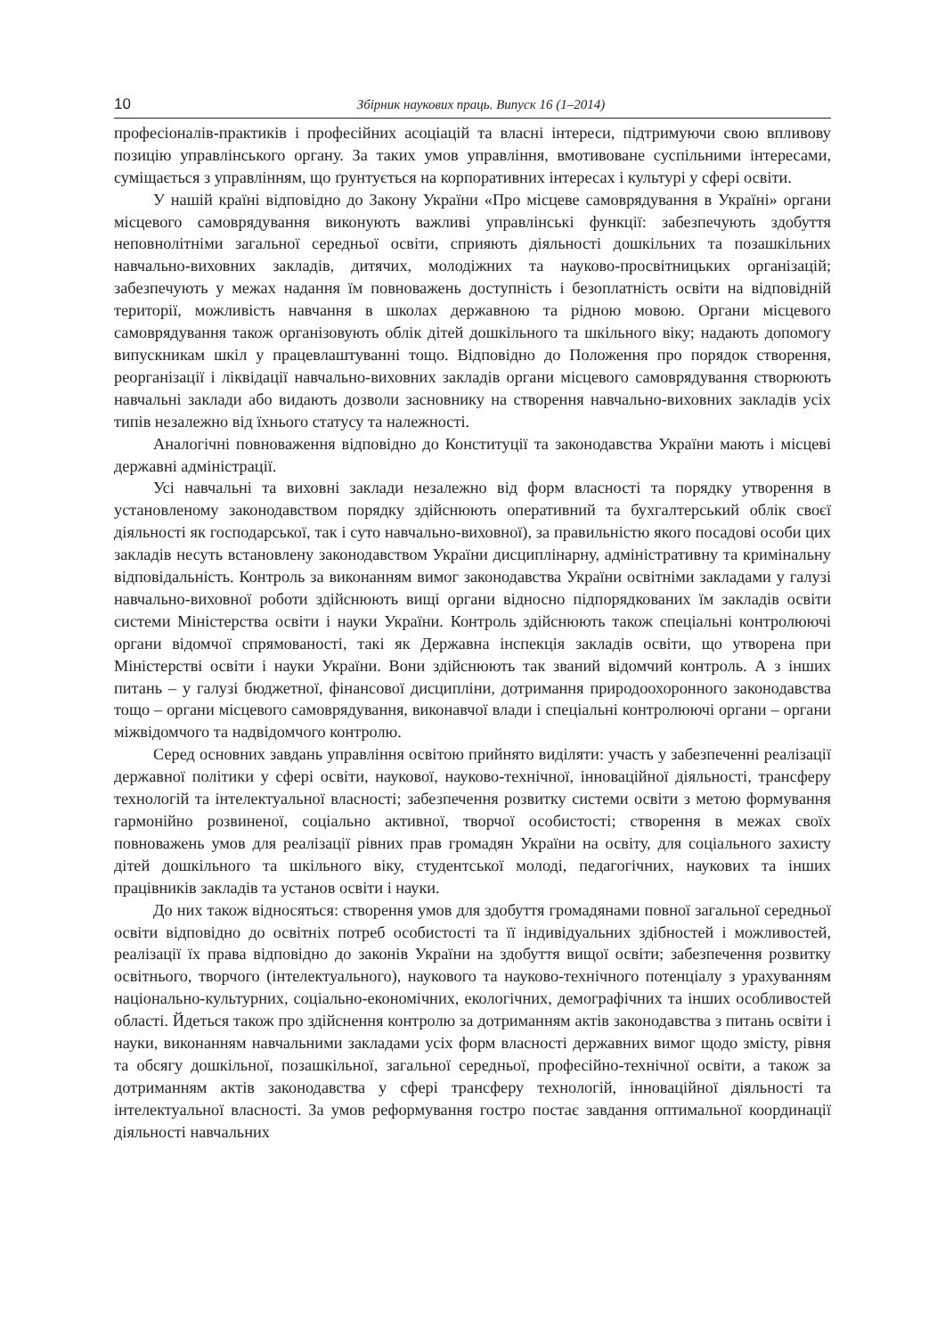10 Збірник наукових праць. Випуск 16 (1–2014)
професіоналів-практиків і професійних асоціацій та власні інтереси, підтримуючи свою впливову позицію управлінського органу. За таких умов управління, вмотивоване суспільними інтересами, суміщається з управлінням, що ґрунтується на корпоративних інтересах і культурі у сфері освіти.
У нашій країні відповідно до Закону України «Про місцеве самоврядування в Україні» органи місцевого самоврядування виконують важливі управлінські функції: забезпечують здобуття неповнолітніми загальної середньої освіти, сприяють діяльності дошкільних та позашкільних навчально-виховних закладів, дитячих, молодіжних та науково-просвітницьких організацій; забезпечують у межах надання їм повноважень доступність і безоплатність освіти на відповідній території, можливість навчання в школах державною та рідною мовою. Органи місцевого самоврядування також організовують облік дітей дошкільного та шкільного віку; надають допомогу випускникам шкіл у працевлаштуванні тощо. Відповідно до Положення про порядок створення, реорганізації і ліквідації навчально-виховних закладів органи місцевого самоврядування створюють навчальні заклади або видають дозволи засновнику на створення навчально-виховних закладів усіх типів незалежно від їхнього статусу та належності.
Аналогічні повноваження відповідно до Конституції та законодавства України мають і місцеві державні адміністрації.
Усі навчальні та виховні заклади незалежно від форм власності та порядку утворення в установленому законодавством порядку здійснюють оперативний та бухгалтерський облік своєї діяльності як господарської, так і суто навчально-виховної), за правильністю якого посадові особи цих закладів несуть встановлену законодавством України дисциплінарну, адміністративну та кримінальну відповідальність. Контроль за виконанням вимог законодавства України освітніми закладами у галузі навчально-виховної роботи здійснюють вищі органи відносно підпорядкованих їм закладів освіти системи Міністерства освіти і науки України. Контроль здійснюють також спеціальні контролюючі органи відомчої спрямованості, такі як Державна інспекція закладів освіти, що утворена при Міністерстві освіти і науки України. Вони здійснюють так званий відомчий контроль. А з інших питань – у галузі бюджетної, фінансової дисципліни, дотримання природоохоронного законодавства тощо – органи місцевого самоврядування, виконавчої влади і спеціальні контролюючі органи – органи міжвідомчого та надвідомчого контролю.
Серед основних завдань управління освітою прийнято виділяти: участь у забезпеченні реалізації державної політики у сфері освіти, наукової, науково-технічної, інноваційної діяльності, трансферу технологій та інтелектуальної власності; забезпечення розвитку системи освіти з метою формування гармонійно розвиненої, соціально активної, творчої особистості; створення в межах своїх повноважень умов для реалізації рівних прав громадян України на освіту, для соціального захисту дітей дошкільного та шкільного віку, студентської молоді, педагогічних, наукових та інших працівників закладів та установ освіти і науки.
До них також відносяться: створення умов для здобуття громадянами повної загальної середньої освіти відповідно до освітніх потреб особистості та її індивідуальних здібностей і можливостей, реалізації їх права відповідно до законів України на здобуття вищої освіти; забезпечення розвитку освітнього, творчого (інтелектуального), наукового та науково-технічного потенціалу з урахуванням національно-культурних, соціально-економічних, екологічних, демографічних та інших особливостей області. Йдеться також про здійснення контролю за дотриманням актів законодавства з питань освіти і науки, виконанням навчальними закладами усіх форм власності державних вимог щодо змісту, рівня та обсягу дошкільної, позашкільної, загальної середньої, професійно-технічної освіти, а також за дотриманням актів законодавства у сфері трансферу технологій, інноваційної діяльності та інтелектуальної власності. За умов реформування гостро постає завдання оптимальної координації діяльності навчальних